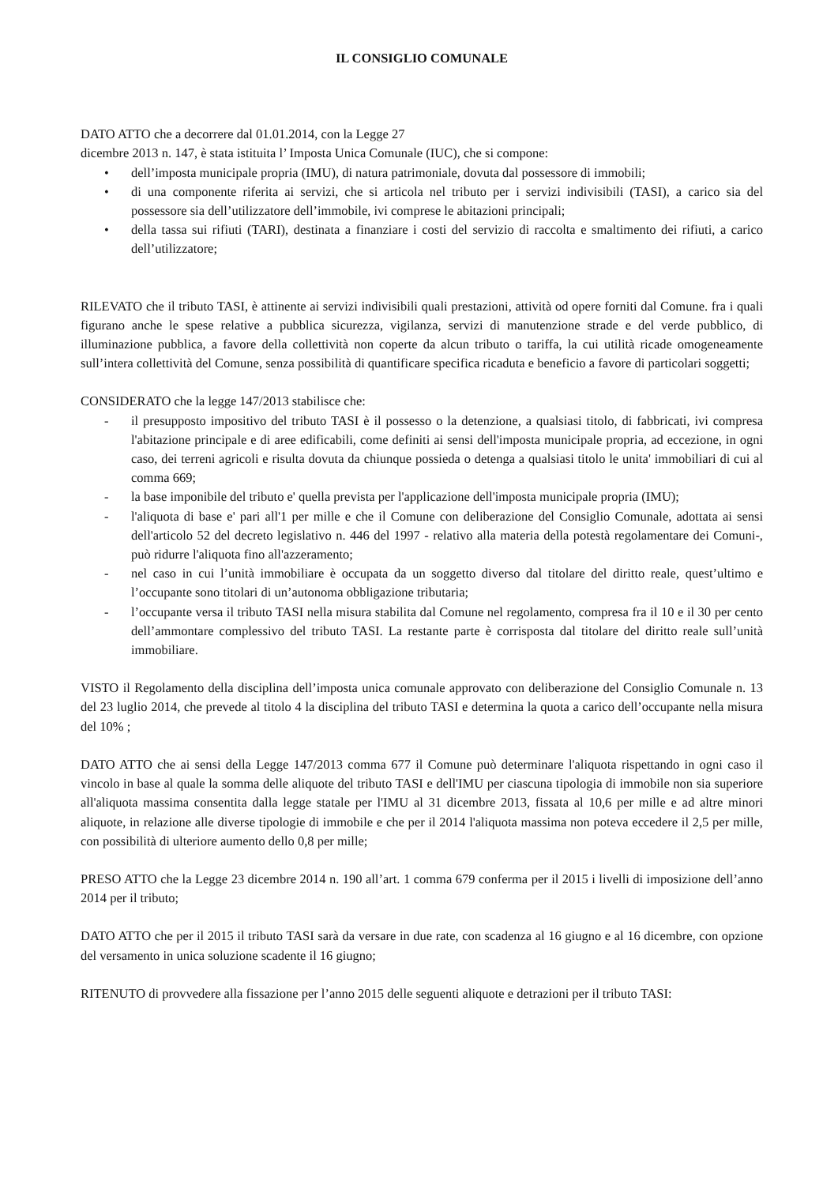IL CONSIGLIO COMUNALE
DATO ATTO che a decorrere dal 01.01.2014, con la Legge 27
dicembre 2013 n. 147, è stata istituita l’ Imposta Unica Comunale (IUC), che si compone:
• dell’imposta municipale propria (IMU), di natura patrimoniale, dovuta dal possessore di immobili;
• di una componente riferita ai servizi, che si articola nel tributo per i servizi indivisibili (TASI), a carico sia del possessore sia dell’utilizzatore dell’immobile, ivi comprese le abitazioni principali;
• della tassa sui rifiuti (TARI), destinata a finanziare i costi del servizio di raccolta e smaltimento dei rifiuti, a carico dell’utilizzatore;
RILEVATO che il tributo TASI, è attinente ai servizi indivisibili quali prestazioni, attività od opere forniti dal Comune. fra i quali figurano anche le spese relative a pubblica sicurezza, vigilanza, servizi di manutenzione strade e del verde pubblico, di illuminazione pubblica, a favore della collettività non coperte da alcun tributo o tariffa, la cui utilità ricade omogeneamente sull’intera collettività del Comune, senza possibilità di quantificare specifica ricaduta e beneficio a favore di particolari soggetti;
CONSIDERATO che la legge 147/2013 stabilisce che:
- il presupposto impositivo del tributo TASI è il possesso o la detenzione, a qualsiasi titolo, di fabbricati, ivi compresa l'abitazione principale e di aree edificabili, come definiti ai sensi dell'imposta municipale propria, ad eccezione, in ogni caso, dei terreni agricoli e risulta dovuta da chiunque possieda o detenga a qualsiasi titolo le unita' immobiliari di cui al comma 669;
- la base imponibile del tributo e' quella prevista per l'applicazione dell'imposta municipale propria (IMU);
- l'aliquota di base e' pari all'1 per mille e che il Comune con deliberazione del Consiglio Comunale, adottata ai sensi dell'articolo 52 del decreto legislativo n. 446 del 1997 - relativo alla materia della potestà regolamentare dei Comuni-, può ridurre l'aliquota fino all'azzeramento;
- nel caso in cui l’unità immobiliare è occupata da un soggetto diverso dal titolare del diritto reale, quest’ultimo e l’occupante sono titolari di un’autonoma obbligazione tributaria;
- l’occupante versa il tributo TASI nella misura stabilita dal Comune nel regolamento, compresa fra il 10 e il 30 per cento dell’ammontare complessivo del tributo TASI. La restante parte è corrisposta dal titolare del diritto reale sull’unità immobiliare.
VISTO il Regolamento della disciplina dell’imposta unica comunale approvato con deliberazione del Consiglio Comunale n. 13 del 23 luglio 2014, che prevede al titolo 4 la disciplina del tributo TASI e determina la quota a carico dell’occupante nella misura del 10% ;
DATO ATTO che ai sensi della Legge 147/2013 comma 677 il Comune può determinare l'aliquota rispettando in ogni caso il vincolo in base al quale la somma delle aliquote del tributo TASI e dell'IMU per ciascuna tipologia di immobile non sia superiore all'aliquota massima consentita dalla legge statale per l'IMU al 31 dicembre 2013, fissata al 10,6 per mille e ad altre minori aliquote, in relazione alle diverse tipologie di immobile e che per il 2014 l'aliquota massima non poteva eccedere il 2,5 per mille, con possibilità di ulteriore aumento dello 0,8 per mille;
PRESO ATTO che la Legge 23 dicembre 2014 n. 190 all’art. 1 comma 679 conferma per il 2015 i livelli di imposizione dell’anno 2014 per il tributo;
DATO ATTO che per il 2015 il tributo TASI sarà da versare in due rate, con scadenza al 16 giugno e al 16 dicembre, con opzione del versamento in unica soluzione scadente il 16 giugno;
RITENUTO di provvedere alla fissazione per l’anno 2015 delle seguenti aliquote e detrazioni per il tributo TASI: